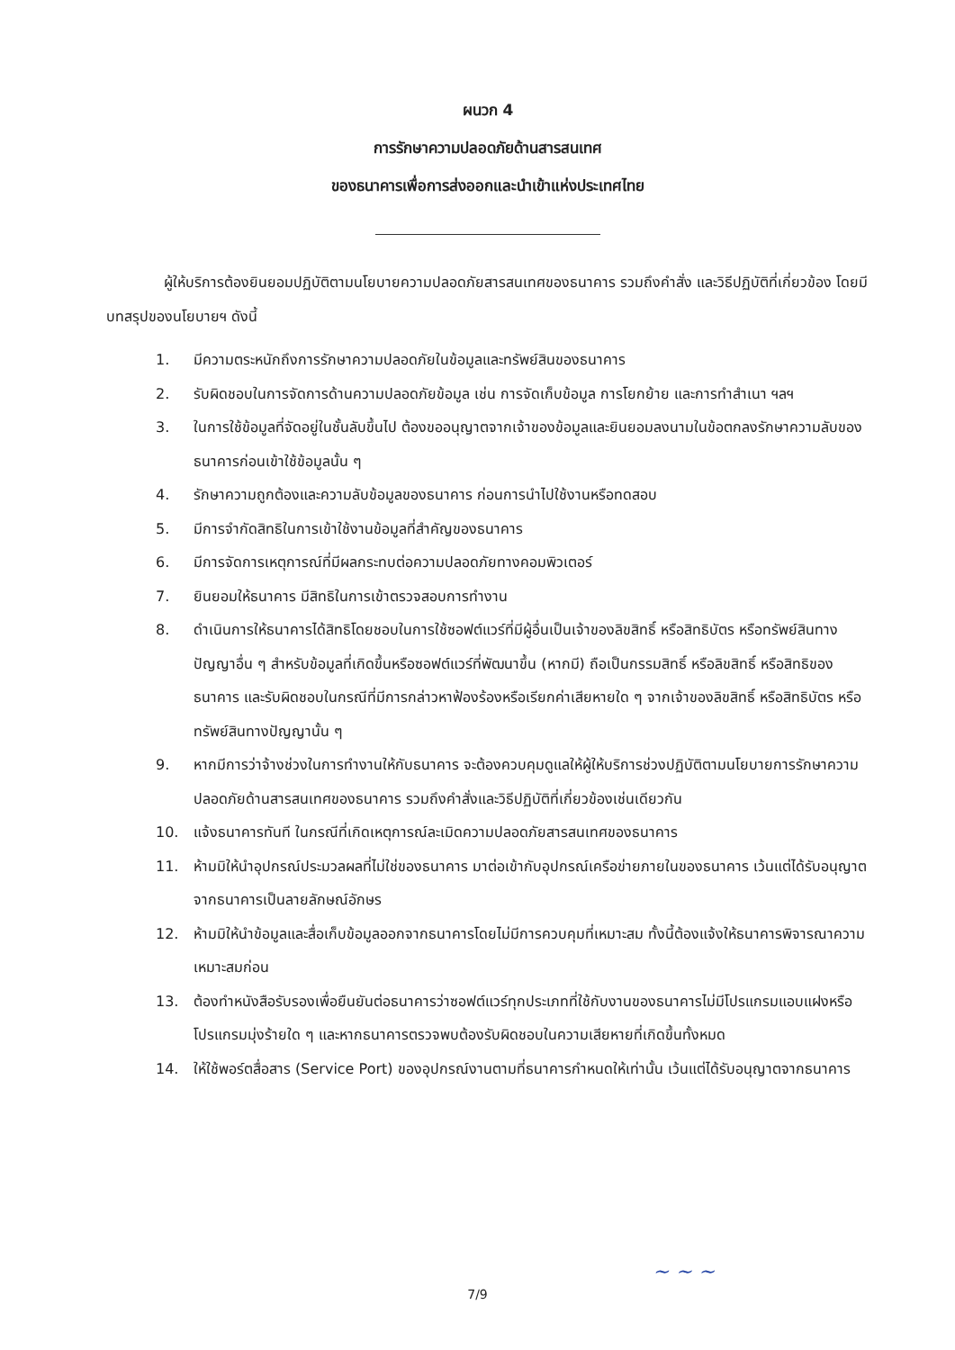ผนวก 4
การรักษาความปลอดภัยด้านสารสนเทศ
ของธนาคารเพื่อการส่งออกและนำเข้าแห่งประเทศไทย
ผู้ให้บริการต้องยินยอมปฏิบัติตามนโยบายความปลอดภัยสารสนเทศของธนาคาร รวมถึงคำสั่ง และวิธีปฏิบัติที่เกี่ยวข้อง โดยมีบทสรุปของนโยบายฯ ดังนี้
1. มีความตระหนักถึงการรักษาความปลอดภัยในข้อมูลและทรัพย์สินของธนาคาร
2. รับผิดชอบในการจัดการด้านความปลอดภัยข้อมูล เช่น การจัดเก็บข้อมูล การโยกย้าย และการทำสำเนา ฯลฯ
3. ในการใช้ข้อมูลที่จัดอยู่ในชั้นลับขึ้นไป ต้องขออนุญาตจากเจ้าของข้อมูลและยินยอมลงนามในข้อตกลงรักษาความลับของธนาคารก่อนเข้าใช้ข้อมูลนั้น ๆ
4. รักษาความถูกต้องและความลับข้อมูลของธนาคาร ก่อนการนำไปใช้งานหรือทดสอบ
5. มีการจำกัดสิทธิในการเข้าใช้งานข้อมูลที่สำคัญของธนาคาร
6. มีการจัดการเหตุการณ์ที่มีผลกระทบต่อความปลอดภัยทางคอมพิวเตอร์
7. ยินยอมให้ธนาคาร มีสิทธิในการเข้าตรวจสอบการทำงาน
8. ดำเนินการให้ธนาคารได้สิทธิโดยชอบในการใช้ซอฟต์แวร์ที่มีผู้อื่นเป็นเจ้าของลิขสิทธิ์ หรือสิทธิบัตร หรือทรัพย์สินทางปัญญาอื่น ๆ สำหรับข้อมูลที่เกิดขึ้นหรือซอฟต์แวร์ที่พัฒนาขึ้น (หากมี) ถือเป็นกรรมสิทธิ์ หรือลิขสิทธิ์ หรือสิทธิของธนาคาร และรับผิดชอบในกรณีที่มีการกล่าวหาฟ้องร้องหรือเรียกค่าเสียหายใด ๆ จากเจ้าของลิขสิทธิ์ หรือสิทธิบัตร หรือทรัพย์สินทางปัญญานั้น ๆ
9. หากมีการว่าจ้างช่วงในการทำงานให้กับธนาคาร จะต้องควบคุมดูแลให้ผู้ให้บริการช่วงปฏิบัติตามนโยบายการรักษาความปลอดภัยด้านสารสนเทศของธนาคาร รวมถึงคำสั่งและวิธีปฏิบัติที่เกี่ยวข้องเช่นเดียวกัน
10. แจ้งธนาคารทันที ในกรณีที่เกิดเหตุการณ์ละเมิดความปลอดภัยสารสนเทศของธนาคาร
11. ห้ามมิให้นำอุปกรณ์ประมวลผลที่ไม่ใช่ของธนาคาร มาต่อเข้ากับอุปกรณ์เครือข่ายภายในของธนาคาร เว้นแต่ได้รับอนุญาตจากธนาคารเป็นลายลักษณ์อักษร
12. ห้ามมิให้นำข้อมูลและสื่อเก็บข้อมูลออกจากธนาคารโดยไม่มีการควบคุมที่เหมาะสม ทั้งนี้ต้องแจ้งให้ธนาคารพิจารณาความเหมาะสมก่อน
13. ต้องทำหนังสือรับรองเพื่อยืนยันต่อธนาคารว่าซอฟต์แวร์ทุกประเภทที่ใช้กับงานของธนาคารไม่มีโปรแกรมแอบแฝงหรือโปรแกรมมุ่งร้ายใด ๆ และหากธนาคารตรวจพบต้องรับผิดชอบในความเสียหายที่เกิดขึ้นทั้งหมด
14. ให้ใช้พอร์ตสื่อสาร (Service Port) ของอุปกรณ์งานตามที่ธนาคารกำหนดให้เท่านั้น เว้นแต่ได้รับอนุญาตจากธนาคาร
~ ~ ~
7/9